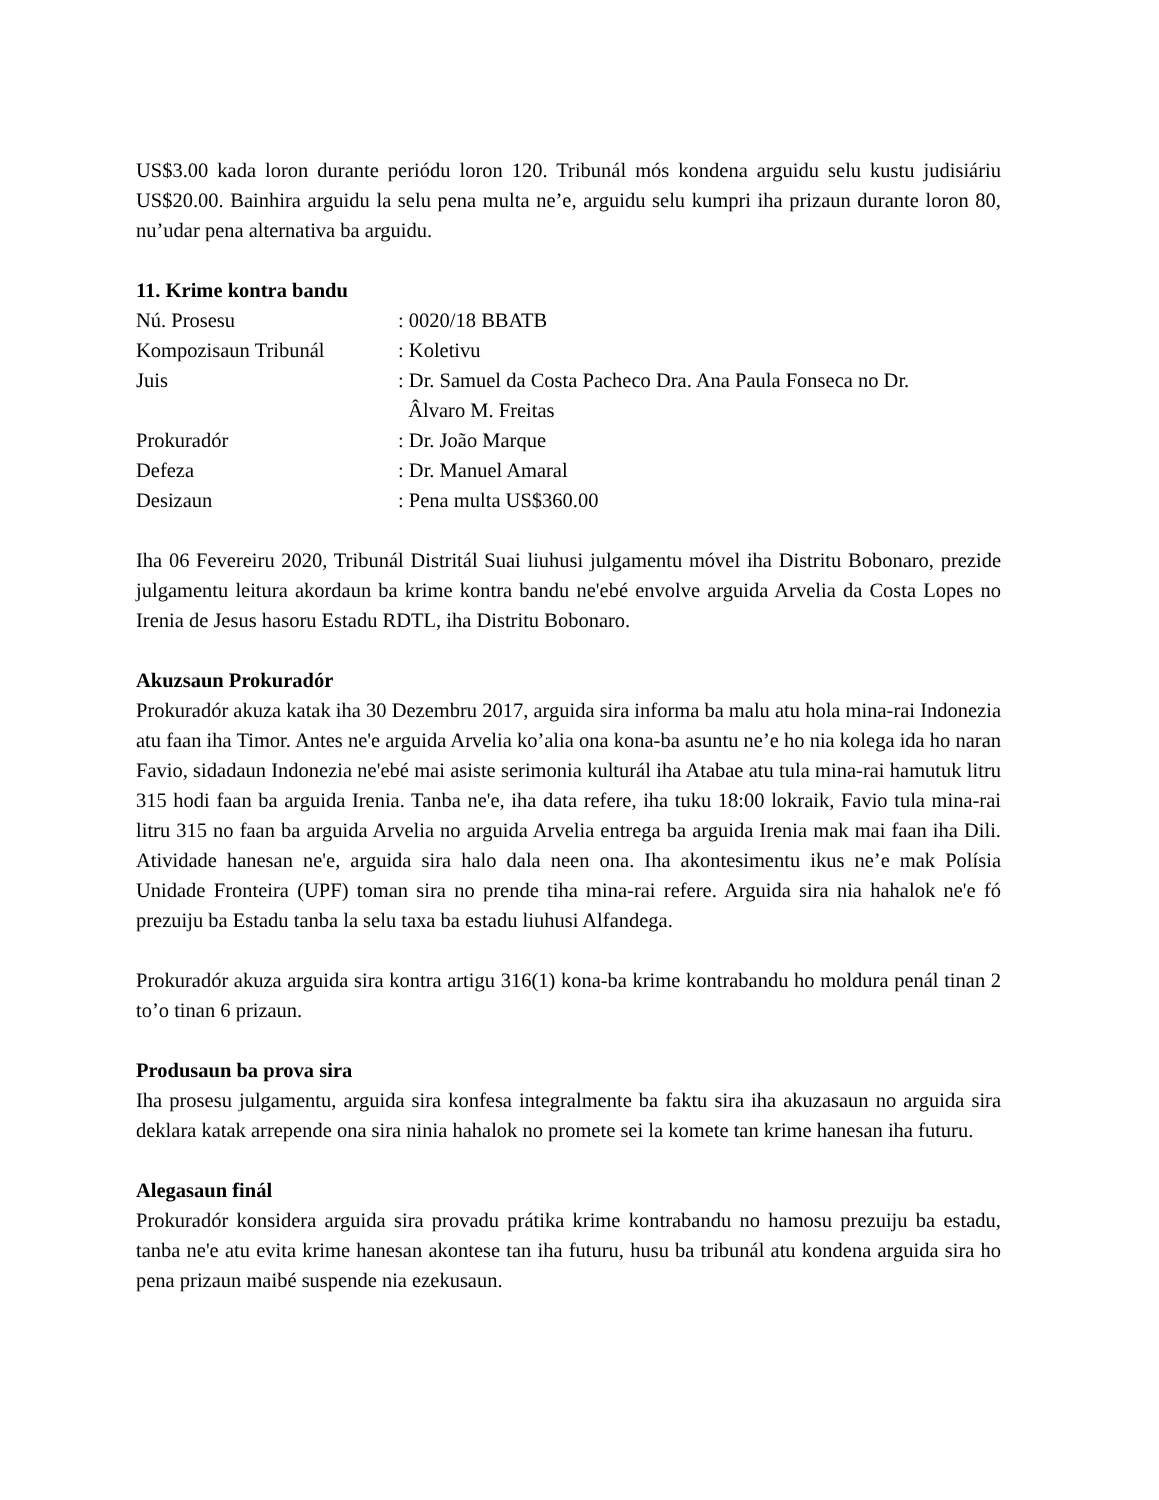US$3.00 kada loron durante periódu loron 120. Tribunál mós kondena arguidu selu kustu judisiáriu US$20.00. Bainhira arguidu la selu pena multa ne’e, arguidu selu kumpri iha prizaun durante loron 80, nu’udar pena alternativa ba arguidu.
11. Krime kontra bandu
| Nú. Prosesu | : 0020/18 BBATB |
| Kompozisaun Tribunál | : Koletivu |
| Juis | : Dr. Samuel da Costa Pacheco Dra. Ana Paula Fonseca no Dr. Âlvaro M. Freitas |
| Prokuradór | : Dr. João Marque |
| Defeza | : Dr. Manuel Amaral |
| Desizaun | : Pena multa US$360.00 |
Iha 06 Fevereiru 2020, Tribunál Distritál Suai liuhusi julgamentu móvel iha Distritu Bobonaro, prezide julgamentu leitura akordaun ba krime kontra bandu ne'ebé envolve arguida Arvelia da Costa Lopes no Irenia de Jesus hasoru Estadu RDTL, iha Distritu Bobonaro.
Akuzsaun Prokuradór
Prokuradór akuza katak iha 30 Dezembru 2017, arguida sira informa ba malu atu hola mina-rai Indonezia atu faan iha Timor. Antes ne'e arguida Arvelia ko’alia ona kona-ba asuntu ne’e ho nia kolega ida ho naran Favio, sidadaun Indonezia ne'ebé mai asiste serimonia kulturál iha Atabae atu tula mina-rai hamutuk litru 315 hodi faan ba arguida Irenia. Tanba ne'e, iha data refere, iha tuku 18:00 lokraik, Favio tula mina-rai litru 315 no faan ba arguida Arvelia no arguida Arvelia entrega ba arguida Irenia mak mai faan iha Dili. Atividade hanesan ne'e, arguida sira halo dala neen ona. Iha akontesimentu ikus ne’e mak Polísia Unidade Fronteira (UPF) toman sira no prende tiha mina-rai refere. Arguida sira nia hahalok ne'e fó prezuiju ba Estadu tanba la selu taxa ba estadu liuhusi Alfandega.
Prokuradór akuza arguida sira kontra artigu 316(1) kona-ba krime kontrabandu ho moldura penál tinan 2 to’o tinan 6 prizaun.
Produsaun ba prova sira
Iha prosesu julgamentu, arguida sira konfesa integralmente ba faktu sira iha akuzasaun no arguida sira deklara katak arrepende ona sira ninia hahalok no promete sei la komete tan krime hanesan iha futuru.
Alegasaun finál
Prokuradór konsidera arguida sira provadu prátika krime kontrabandu no hamosu prezuiju ba estadu, tanba ne'e atu evita krime hanesan akontese tan iha futuru, husu ba tribunál atu kondena arguida sira ho pena prizaun maibé suspende nia ezekusaun.